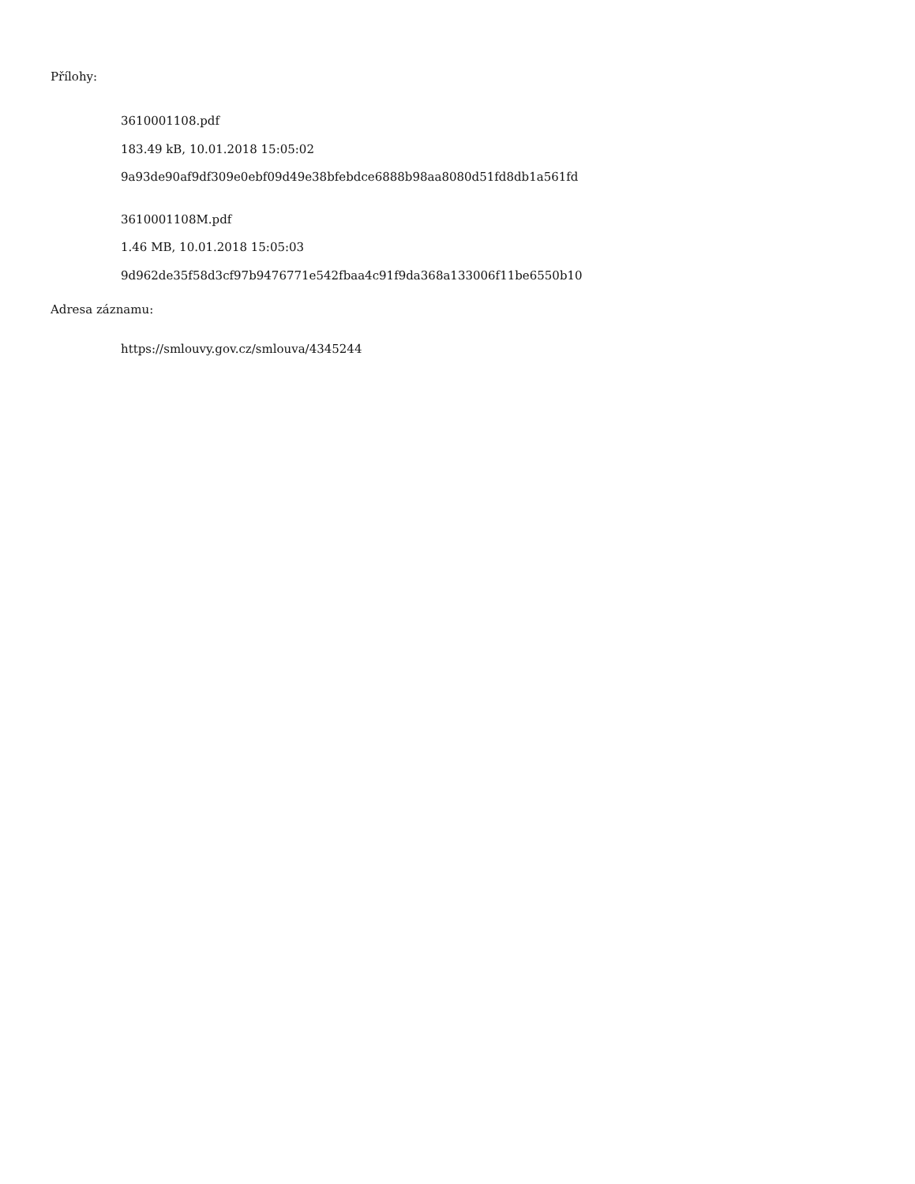Přílohy:
3610001108.pdf
183.49 kB, 10.01.2018 15:05:02
9a93de90af9df309e0ebf09d49e38bfebdce6888b98aa8080d51fd8db1a561fd
3610001108M.pdf
1.46 MB, 10.01.2018 15:05:03
9d962de35f58d3cf97b9476771e542fbaa4c91f9da368a133006f11be6550b10
Adresa záznamu:
https://smlouvy.gov.cz/smlouva/4345244